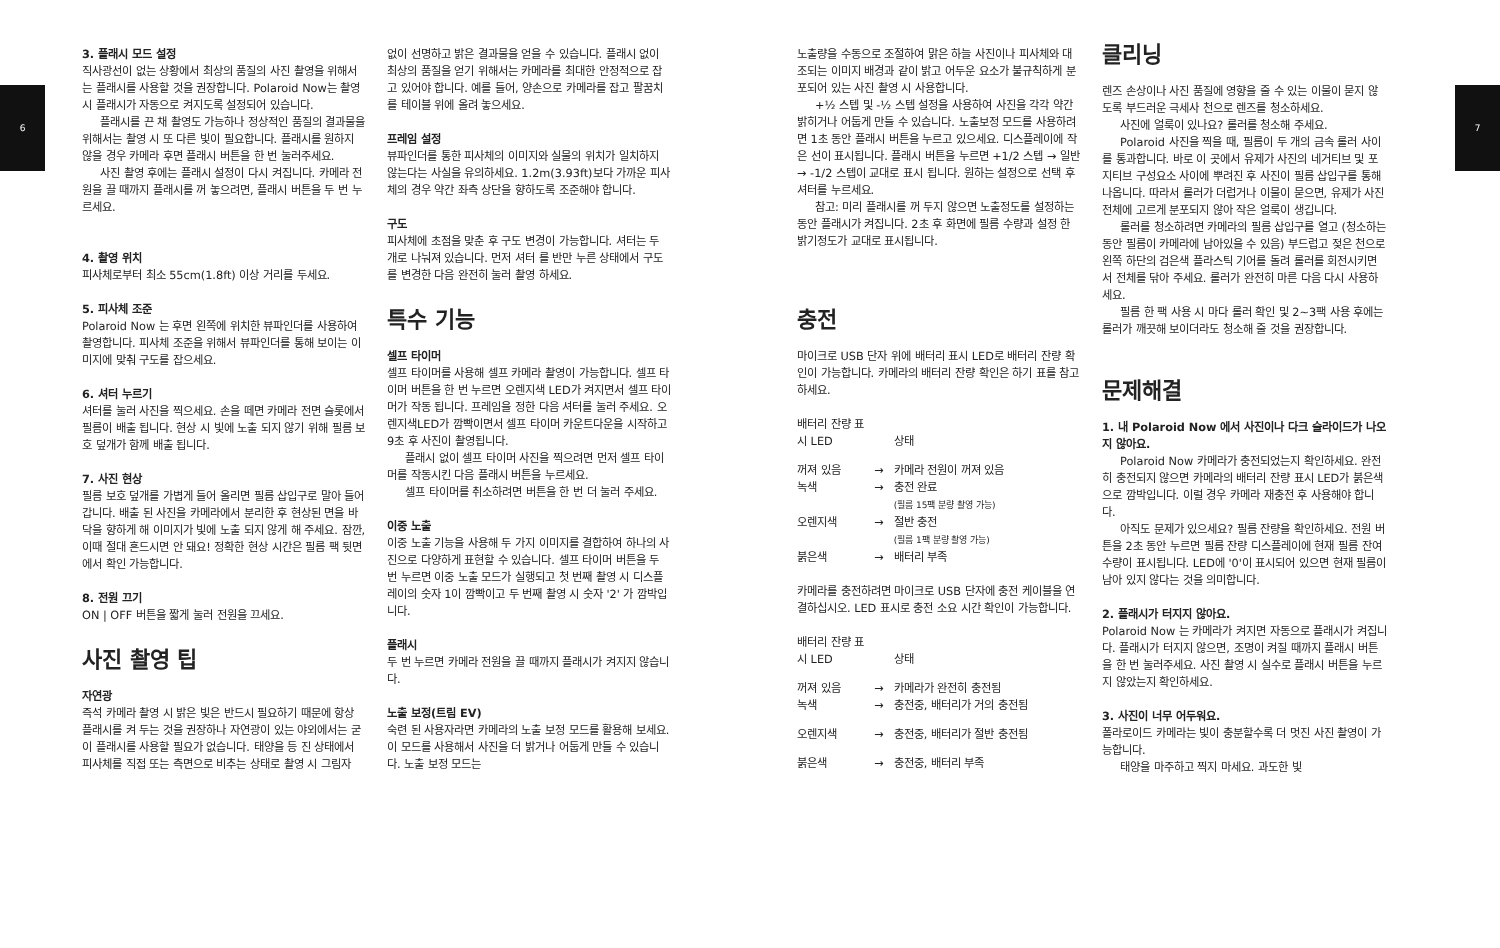6 7
3. 플래시 모드 설정
직사광선이 없는 상황에서 최상의 품질의 사진 촬영을 위해서는 플래시를 사용할 것을 권장합니다. Polaroid Now는 촬영 시 플래시가 자동으로 켜지도록 설정되어 있습니다.
플래시를 끈 채 촬영도 가능하나 정상적인 품질의 결과물을 위해서는 촬영 시 또 다른 빛이 필요합니다. 플래시를 원하지 않을 경우 카메라 후면 플래시 버튼을 한 번 눌러주세요.
사진 촬영 후에는 플래시 설정이 다시 켜집니다. 카메라 전원을 끌 때까지 플래시를 꺼 놓으려면, 플래시 버튼을 두 번 누르세요.
4. 촬영 위치
피사체로부터 최소 55cm(1.8ft) 이상 거리를 두세요.
5. 피사체 조준
Polaroid Now 는 후면 왼쪽에 위치한 뷰파인더를 사용하여 촬영합니다. 피사체 조준을 위해서 뷰파인더를 통해 보이는 이미지에 맞춰 구도를 잡으세요.
6. 셔터 누르기
셔터를 눌러 사진을 찍으세요. 손을 떼면 카메라 전면 슬롯에서 필름이 배출 됩니다. 현상 시 빛에 노출 되지 않기 위해 필름 보호 덮개가 함께 배출 됩니다.
7. 사진 현상
필름 보호 덮개를 가볍게 들어 올리면 필름 삽입구로 말아 들어갑니다. 배출 된 사진을 카메라에서 분리한 후 현상된 면을 바닥을 향하게 해 이미지가 빛에 노출 되지 않게 해 주세요. 잠깐, 이때 절대 흔드시면 안 돼요! 정확한 현상 시간은 필름 팩 뒷면에서 확인 가능합니다.
8. 전원 끄기
ON | OFF 버튼을 짧게 눌러 전원을 끄세요.
사진 촬영 팁
자연광
즉석 카메라 촬영 시 밝은 빛은 반드시 필요하기 때문에 항상 플래시를 켜 두는 것을 권장하나 자연광이 있는 야외에서는 굳이 플래시를 사용할 필요가 없습니다. 태양을 등 진 상태에서 피사체를 직접 또는 측면으로 비추는 상태로 촬영 시 그림자
없이 선명하고 밝은 결과물을 얻을 수 있습니다. 플래시 없이 최상의 품질을 얻기 위해서는 카메라를 최대한 안정적으로 잡고 있어야 합니다. 예를 들어, 양손으로 카메라를 잡고 팔꿈치를 테이블 위에 올려 놓으세요.
프레임 설정
뷰파인더를 통한 피사체의 이미지와 실물의 위치가 일치하지 않는다는 사실을 유의하세요. 1.2m(3.93ft)보다 가까운 피사체의 경우 약간 좌측 상단을 향하도록 조준해야 합니다.
구도
피사체에 초점을 맞춘 후 구도 변경이 가능합니다. 셔터는 두 개로 나눠져 있습니다. 먼저 셔터 를 반만 누른 상태에서 구도를 변경한 다음 완전히 눌러 촬영 하세요.
특수 기능
셀프 타이머
셀프 타이머를 사용해 셀프 카메라 촬영이 가능합니다. 셀프 타이머 버튼을 한 번 누르면 오렌지색 LED가 켜지면서 셀프 타이머가 작동 됩니다. 프레임을 정한 다음 셔터를 눌러 주세요. 오렌지색LED가 깜빡이면서 셀프 타이머 카운트다운을 시작하고 9초 후 사진이 촬영됩니다.
플래시 없이 셀프 타이머 사진을 찍으려면 먼저 셀프 타이머를 작동시킨 다음 플래시 버튼을 누르세요.
셀프 타이머를 취소하려면 버튼을 한 번 더 눌러 주세요.
이중 노출
이중 노출 기능을 사용해 두 가지 이미지를 결합하여 하나의 사진으로 다양하게 표현할 수 있습니다. 셀프 타이머 버튼을 두 번 누르면 이중 노출 모드가 실행되고 첫 번째 촬영 시 디스플레이의 숫자 1이 깜빡이고 두 번째 촬영 시 숫자 '2' 가 깜박입니다.
플래시
두 번 누르면 카메라 전원을 끌 때까지 플래시가 켜지지 않습니다.
노출 보정(트림 EV)
숙련 된 사용자라면 카메라의 노출 보정 모드를 활용해 보세요. 이 모드를 사용해서 사진을 더 밝거나 어둡게 만들 수 있습니다. 노출 보정 모드는
노출량을 수동으로 조절하여 맑은 하늘 사진이나 피사체와 대조되는 이미지 배경과 같이 밝고 어두운 요소가 불규칙하게 분포되어 있는 사진 촬영 시 사용합니다.
+½ 스텝 및 -½ 스텝 설정을 사용하여 사진을 각각 약간 밝히거나 어둡게 만들 수 있습니다. 노출보정 모드를 사용하려면 1초 동안 플래시 버튼을 누르고 있으세요. 디스플레이에 작은 선이 표시됩니다. 플래시 버튼을 누르면 +1/2 스텝 → 일반 → -1/2 스텝이 교대로 표시 됩니다. 원하는 설정으로 선택 후 셔터를 누르세요.
참고: 미리 플래시를 꺼 두지 않으면 노출정도를 설정하는 동안 플래시가 켜집니다. 2초 후 화면에 필름 수량과 설정 한 밝기정도가 교대로 표시됩니다.
충전
마이크로 USB 단자 위에 배터리 표시 LED로 배터리 잔량 확인이 가능합니다. 카메라의 배터리 잔량 확인은 하기 표를 참고하세요.
| 배터리 잔량 표 시 LED | | 상태 |
| 꺼져 있음 | → | 카메라 전원이 꺼져 있음 |
| 녹색 | → | 충전 완료 (필름 15팩 분량 촬영 가능) |
| 오렌지색 | → | 절반 충전 (필름 1팩 분량 촬영 가능) |
| 붉은색 | → | 배터리 부족 |
카메라를 충전하려면 마이크로 USB 단자에 충전 케이블을 연결하십시오. LED 표시로 충전 소요 시간 확인이 가능합니다.
| 배터리 잔량 표 시 LED | | 상태 |
| 꺼져 있음 | → | 카메라가 완전히 충전됨 |
| 녹색 | → | 충전중, 배터리가 거의 충전됨 |
| 오렌지색 | → | 충전중, 배터리가 절반 충전됨 |
| 붉은색 | → | 충전중, 배터리 부족 |
클리닝
렌즈 손상이나 사진 품질에 영향을 줄 수 있는 이물이 묻지 않도록 부드러운 극세사 천으로 렌즈를 청소하세요.
사진에 얼룩이 있나요? 롤러를 청소해 주세요.
Polaroid 사진을 찍을 때, 필름이 두 개의 금속 롤러 사이를 통과합니다. 바로 이 곳에서 유제가 사진의 네거티브 및 포지티브 구성요소 사이에 뿌려진 후 사진이 필름 삽입구를 통해 나옵니다. 따라서 롤러가 더럽거나 이물이 묻으면, 유제가 사진 전체에 고르게 분포되지 않아 작은 얼룩이 생깁니다.
롤러를 청소하려면 카메라의 필름 삽입구를 열고 (청소하는 동안 필름이 카메라에 남아있을 수 있음) 부드럽고 젖은 천으로 왼쪽 하단의 검은색 플라스틱 기어를 돌려 롤러를 회전시키면서 전체를 닦아 주세요. 롤러가 완전히 마른 다음 다시 사용하세요.
필름 한 팩 사용 시 마다 롤러 확인 및 2~3팩 사용 후에는 롤러가 깨끗해 보이더라도 청소해 줄 것을 권장합니다.
문제해결
1. 내 Polaroid Now 에서 사진이나 다크 슬라이드가 나오지 않아요.
Polaroid Now 카메라가 충전되었는지 확인하세요. 완전히 충전되지 않으면 카메라의 배터리 잔량 표시 LED가 붉은색으로 깜박입니다. 이럴 경우 카메라 재충전 후 사용해야 합니다.
아직도 문제가 있으세요? 필름 잔량을 확인하세요. 전원 버튼을 2초 동안 누르면 필름 잔량 디스플레이에 현재 필름 잔여 수량이 표시됩니다. LED에 '0'이 표시되어 있으면 현재 필름이 남아 있지 않다는 것을 의미합니다.
2. 플래시가 터지지 않아요.
Polaroid Now 는 카메라가 켜지면 자동으로 플래시가 켜집니다. 플래시가 터지지 않으면, 조명이 켜질 때까지 플래시 버튼을 한 번 눌러주세요. 사진 촬영 시 실수로 플래시 버튼을 누르지 않았는지 확인하세요.
3. 사진이 너무 어두워요.
폴라로이드 카메라는 빛이 충분할수록 더 멋진 사진 촬영이 가능합니다.
태양을 마주하고 찍지 마세요. 과도한 빛